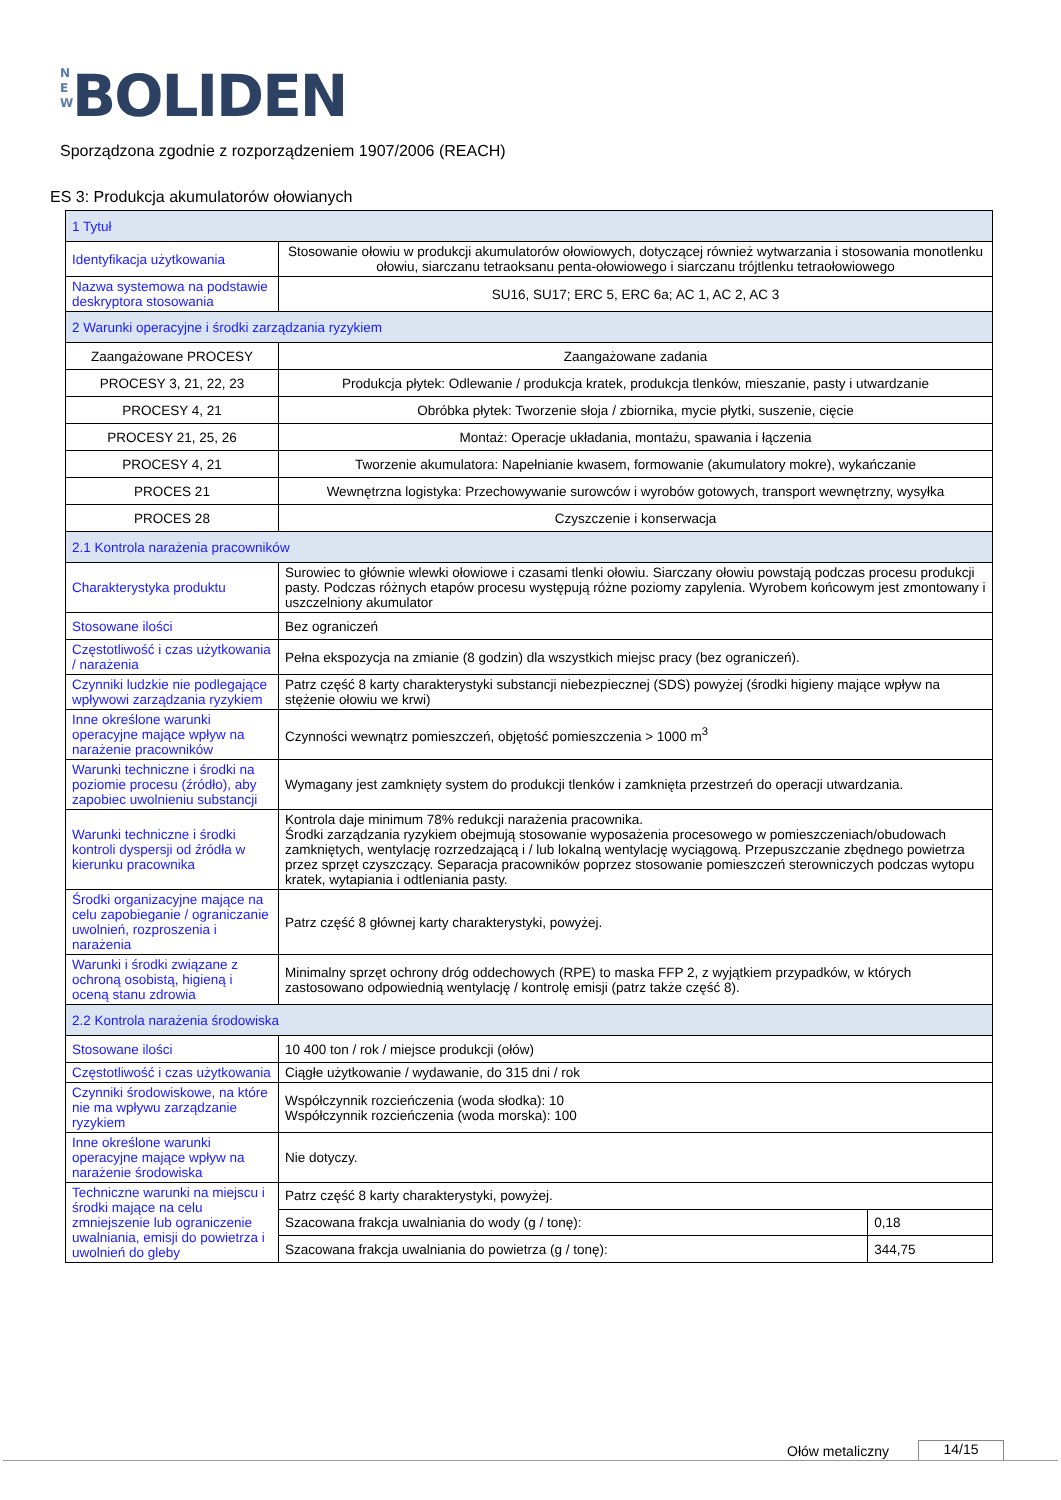N E W BOLIDEN
Sporządzona zgodnie z rozporządzeniem 1907/2006 (REACH)
ES 3: Produkcja akumulatorów ołowianych
| 1 Tytuł | | |
| Identyfikacja użytkowania | Stosowanie ołowiu w produkcji akumulatorów ołowiowych, dotyczącej również wytwarzania i stosowania monotlenku ołowiu, siarczanu tetraoksanu penta-ołowiowego i siarczanu trójtlenku tetraołowiowego | |
| Nazwa systemowa na podstawie deskryptora stosowania | SU16, SU17; ERC 5, ERC 6a; AC 1, AC 2, AC 3 | |
| 2 Warunki operacyjne i środki zarządzania ryzykiem | | |
| Zaangażowane PROCESY | Zaangażowane zadania | |
| PROCESY 3, 21, 22, 23 | Produkcja płytek: Odlewanie / produkcja kratek, produkcja tlenków, mieszanie, pasty i utwardzanie | |
| PROCESY 4, 21 | Obróbka płytek: Tworzenie słoja / zbiornika, mycie płytki, suszenie, cięcie | |
| PROCESY 21, 25, 26 | Montaż: Operacje układania, montażu, spawania i łączenia | |
| PROCESY 4, 21 | Tworzenie akumulatora: Napełnianie kwasem, formowanie (akumulatory mokre), wykańczanie | |
| PROCES 21 | Wewnętrzna logistyka: Przechowywanie surowców i wyrobów gotowych, transport wewnętrzny, wysyłka | |
| PROCES 28 | Czyszczenie i konserwacja | |
| 2.1 Kontrola narażenia pracowników | | |
| Charakterystyka produktu | Surowiec to głównie wlewki ołowiowe i czasami tlenki ołowiu. Siarczany ołowiu powstają podczas procesu produkcji pasty. Podczas różnych etapów procesu występują różne poziomy zapylenia. Wyrobem końcowym jest zmontowany i uszczelniony akumulator | |
| Stosowane ilości | Bez ograniczeń | |
| Częstotliwość i czas użytkowania / narażenia | Pełna ekspozycja na zmianie (8 godzin) dla wszystkich miejsc pracy (bez ograniczeń). | |
| Czynniki ludzkie nie podlegające wpływowi zarządzania ryzykiem | Patrz część 8 karty charakterystyki substancji niebezpiecznej (SDS) powyżej (środki higieny mające wpływ na stężenie ołowiu we krwi) | |
| Inne określone warunki operacyjne mające wpływ na narażenie pracowników | Czynności wewnątrz pomieszczeń, objętość pomieszczenia > 1000 m<sup>3</sup> | |
| Warunki techniczne i środki na poziomie procesu (źródło), aby zapobiec uwolnieniu substancji | Wymagany jest zamknięty system do produkcji tlenków i zamknięta przestrzeń do operacji utwardzania. | |
| Warunki techniczne i środki kontroli dyspersji od źródła w kierunku pracownika | Kontrola daje minimum 78% redukcji narażenia pracownika. Środki zarządzania ryzykiem obejmują stosowanie wyposażenia procesowego w pomieszczeniach/obudowach zamkniętych, wentylację rozrzedzającą i / lub lokalną wentylację wyciągową. Przepuszczanie zbędnego powietrza przez sprzęt czyszczący. Separacja pracowników poprzez stosowanie pomieszczeń sterowniczych podczas wytopu kratek, wytapiania i odtleniania pasty. | |
| Środki organizacyjne mające na celu zapobieganie / ograniczanie uwolnień, rozproszenia i narażenia | Patrz część 8 głównej karty charakterystyki, powyżej. | |
| Warunki i środki związane z ochroną osobistą, higieną i oceną stanu zdrowia | Minimalny sprzęt ochrony dróg oddechowych (RPE) to maska FFP 2, z wyjątkiem przypadków, w których zastosowano odpowiednią wentylację / kontrolę emisji (patrz także część 8). | |
| 2.2 Kontrola narażenia środowiska | | |
| Stosowane ilości | 10 400 ton / rok / miejsce produkcji (ołów) | |
| Częstotliwość i czas użytkowania | Ciągłe użytkowanie / wydawanie, do 315 dni / rok | |
| Czynniki środowiskowe, na które nie ma wpływu zarządzanie ryzykiem | Współczynnik rozcieńczenia (woda słodka): 10 Współczynnik rozcieńczenia (woda morska): 100 | |
| Inne określone warunki operacyjne mające wpływ na narażenie środowiska | Nie dotyczy. | |
| Techniczne warunki na miejscu i środki mające na celu zmniejszenie lub ograniczenie uwalniania, emisji do powietrza i uwolnień do gleby | Patrz część 8 karty charakterystyki, powyżej. | |
| | Szacowana frakcja uwalniania do wody (g / tonę): | 0,18 |
| | Szacowana frakcja uwalniania do powietrza (g / tonę): | 344,75 |
Ołów metaliczny 14/15